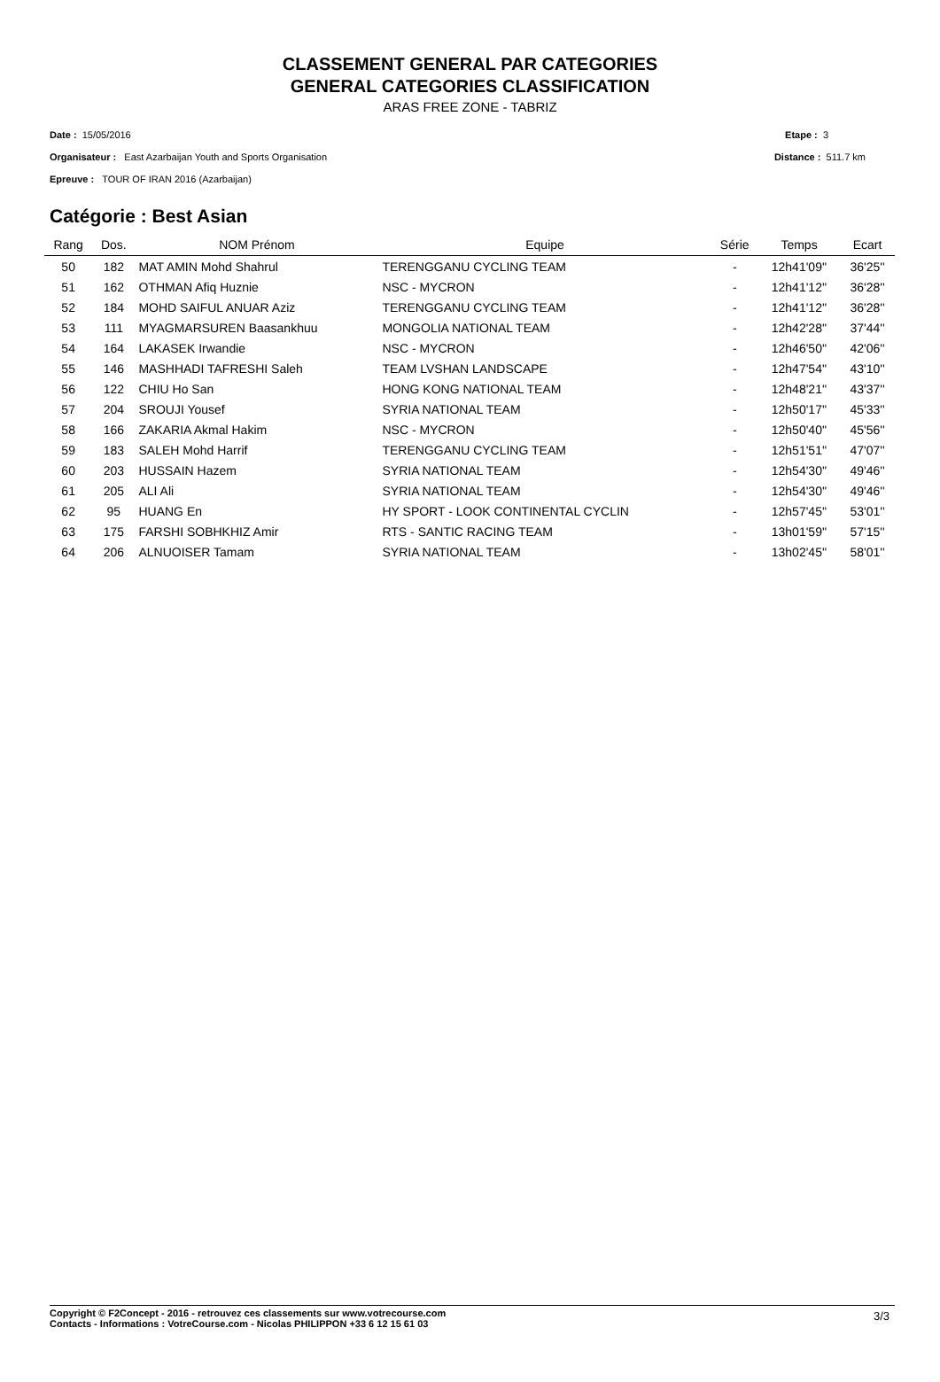CLASSEMENT GENERAL PAR CATEGORIES
GENERAL CATEGORIES CLASSIFICATION
ARAS FREE ZONE - TABRIZ
Date : 15/05/2016
Organisateur : East Azarbaijan Youth and Sports Organisation
Epreuve : TOUR OF IRAN 2016 (Azarbaijan)
Etape : 3
Distance : 511.7 km
Catégorie : Best Asian
| Rang | Dos. | NOM Prénom | Equipe | Série | Temps | Ecart |
| --- | --- | --- | --- | --- | --- | --- |
| 50 | 182 | MAT AMIN Mohd Shahrul | TERENGGANU CYCLING TEAM | - | 12h41'09'' | 36'25'' |
| 51 | 162 | OTHMAN Afiq Huznie | NSC - MYCRON | - | 12h41'12'' | 36'28'' |
| 52 | 184 | MOHD SAIFUL ANUAR Aziz | TERENGGANU CYCLING TEAM | - | 12h41'12'' | 36'28'' |
| 53 | 111 | MYAGMARSUREN Baasankhuu | MONGOLIA NATIONAL TEAM | - | 12h42'28'' | 37'44'' |
| 54 | 164 | LAKASEK Irwandie | NSC - MYCRON | - | 12h46'50'' | 42'06'' |
| 55 | 146 | MASHHADI TAFRESHI Saleh | TEAM LVSHAN LANDSCAPE | - | 12h47'54'' | 43'10'' |
| 56 | 122 | CHIU Ho San | HONG KONG NATIONAL TEAM | - | 12h48'21'' | 43'37'' |
| 57 | 204 | SROUJI Yousef | SYRIA NATIONAL TEAM | - | 12h50'17'' | 45'33'' |
| 58 | 166 | ZAKARIA Akmal Hakim | NSC - MYCRON | - | 12h50'40'' | 45'56'' |
| 59 | 183 | SALEH Mohd Harrif | TERENGGANU CYCLING TEAM | - | 12h51'51'' | 47'07'' |
| 60 | 203 | HUSSAIN Hazem | SYRIA NATIONAL TEAM | - | 12h54'30'' | 49'46'' |
| 61 | 205 | ALI Ali | SYRIA NATIONAL TEAM | - | 12h54'30'' | 49'46'' |
| 62 | 95 | HUANG En | HY SPORT - LOOK CONTINENTAL CYCLIN | - | 12h57'45'' | 53'01'' |
| 63 | 175 | FARSHI SOBHKHIZ Amir | RTS - SANTIC RACING TEAM | - | 13h01'59'' | 57'15'' |
| 64 | 206 | ALNUOISER Tamam | SYRIA NATIONAL TEAM | - | 13h02'45'' | 58'01'' |
Copyright © F2Concept - 2016 - retrouvez ces classements sur www.votrecourse.com
Contacts - Informations : VotreCourse.com - Nicolas PHILIPPON +33 6 12 15 61 03
3/3